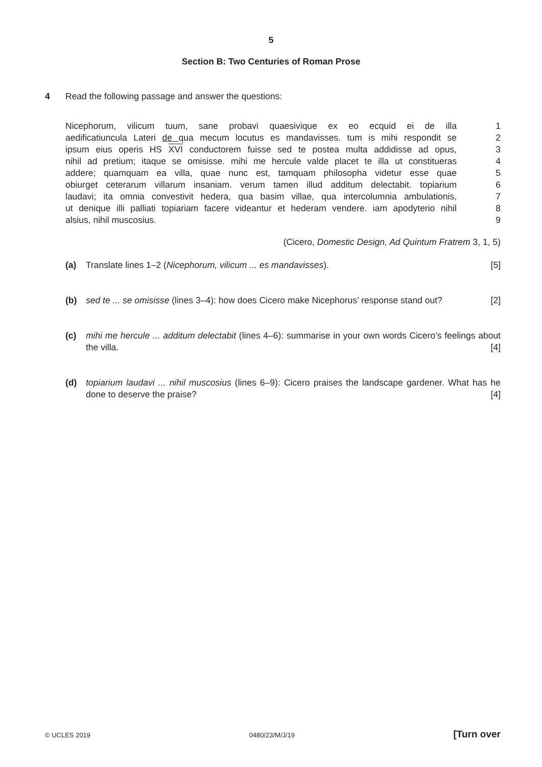5
Section B: Two Centuries of Roman Prose
4 Read the following passage and answer the questions:
Nicephorum, vilicum tuum, sane probavi quaesivique ex eo ecquid ei de illa 1
aedificatiuncula Lateri de qua mecum locutus es mandavisses. tum is mihi respondit se 2
ipsum eius operis HS XVI conductorem fuisse sed te postea multa addidisse ad opus, 3
nihil ad pretium; itaque se omisisse. mihi me hercule valde placet te illa ut constitueras 4
addere; quamquam ea villa, quae nunc est, tamquam philosopha videtur esse quae 5
obiurget ceterarum villarum insaniam. verum tamen illud additum delectabit. topiarium 6
laudavi; ita omnia convestivit hedera, qua basim villae, qua intercolumnia ambulationis, 7
ut denique illi palliati topiariam facere videantur et hederam vendere. iam apodyterio nihil 8
alsius, nihil muscosius. 9
(Cicero, Domestic Design, Ad Quintum Fratrem 3, 1, 5)
(a) Translate lines 1–2 (Nicephorum, vilicum ... es mandavisses). [5]
(b) sed te ... se omisisse (lines 3–4): how does Cicero make Nicephorus’ response stand out? [2]
(c) mihi me hercule ... additum delectabit (lines 4–6): summarise in your own words Cicero’s feelings about the villa. [4]
(d) topiarium laudavi ... nihil muscosius (lines 6–9): Cicero praises the landscape gardener. What has he done to deserve the praise? [4]
© UCLES 2019 0480/23/M/J/19 [Turn over